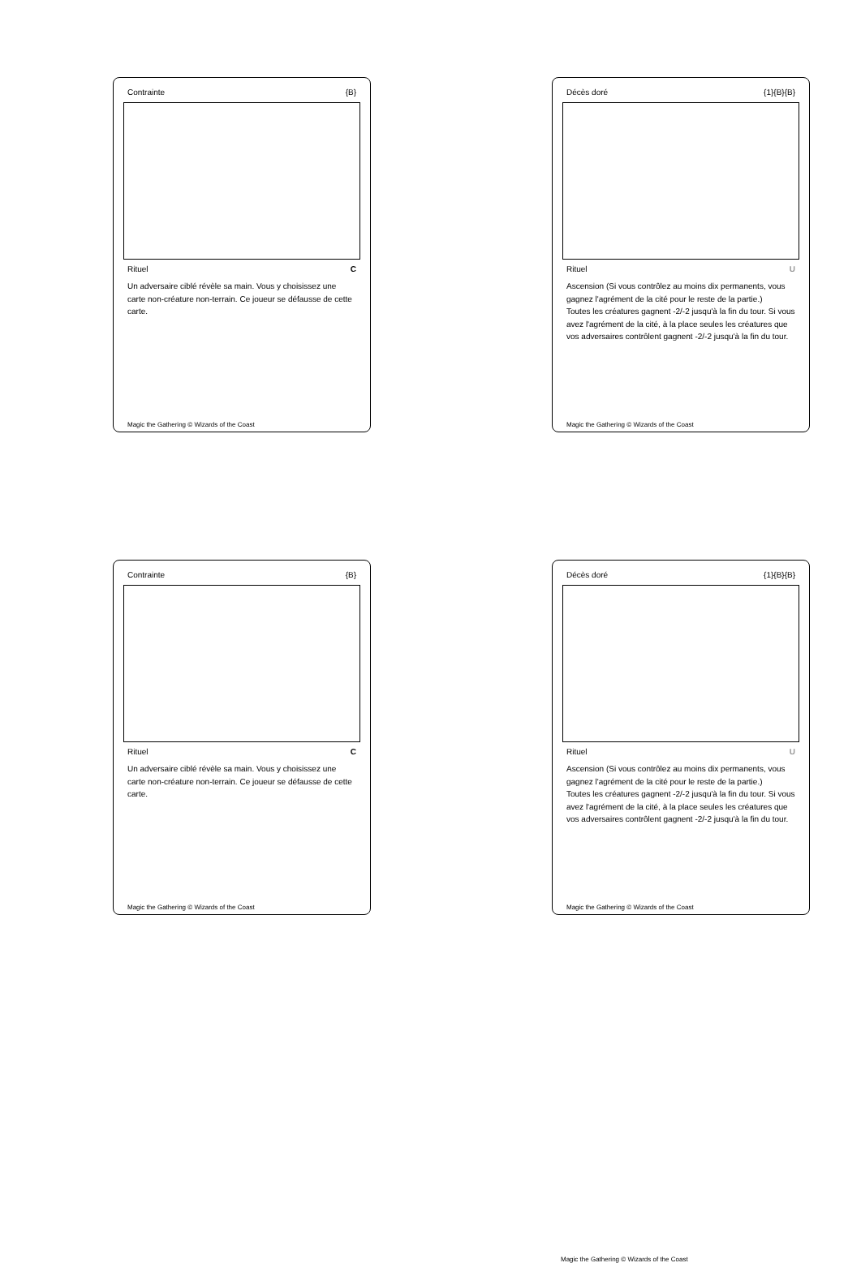Contrainte {B}
Rituel C
Un adversaire ciblé révèle sa main. Vous y choisissez une carte non-créature non-terrain. Ce joueur se défausse de cette carte.
Magic the Gathering © Wizards of the Coast
Décès doré {1}{B}{B}
Rituel U
Ascension (Si vous contrôlez au moins dix permanents, vous gagnez l'agrément de la cité pour le reste de la partie.)
Toutes les créatures gagnent -2/-2 jusqu'à la fin du tour. Si vous avez l'agrément de la cité, à la place seules les créatures que vos adversaires contrôlent gagnent -2/-2 jusqu'à la fin du tour.
Magic the Gathering © Wizards of the Coast
Contrainte {B}
Rituel C
Un adversaire ciblé révèle sa main. Vous y choisissez une carte non-créature non-terrain. Ce joueur se défausse de cette carte.
Magic the Gathering © Wizards of the Coast
Décès doré {1}{B}{B}
Rituel U
Ascension (Si vous contrôlez au moins dix permanents, vous gagnez l'agrément de la cité pour le reste de la partie.)
Toutes les créatures gagnent -2/-2 jusqu'à la fin du tour. Si vous avez l'agrément de la cité, à la place seules les créatures que vos adversaires contrôlent gagnent -2/-2 jusqu'à la fin du tour.
Magic the Gathering © Wizards of the Coast
Magic the Gathering © Wizards of the Coast